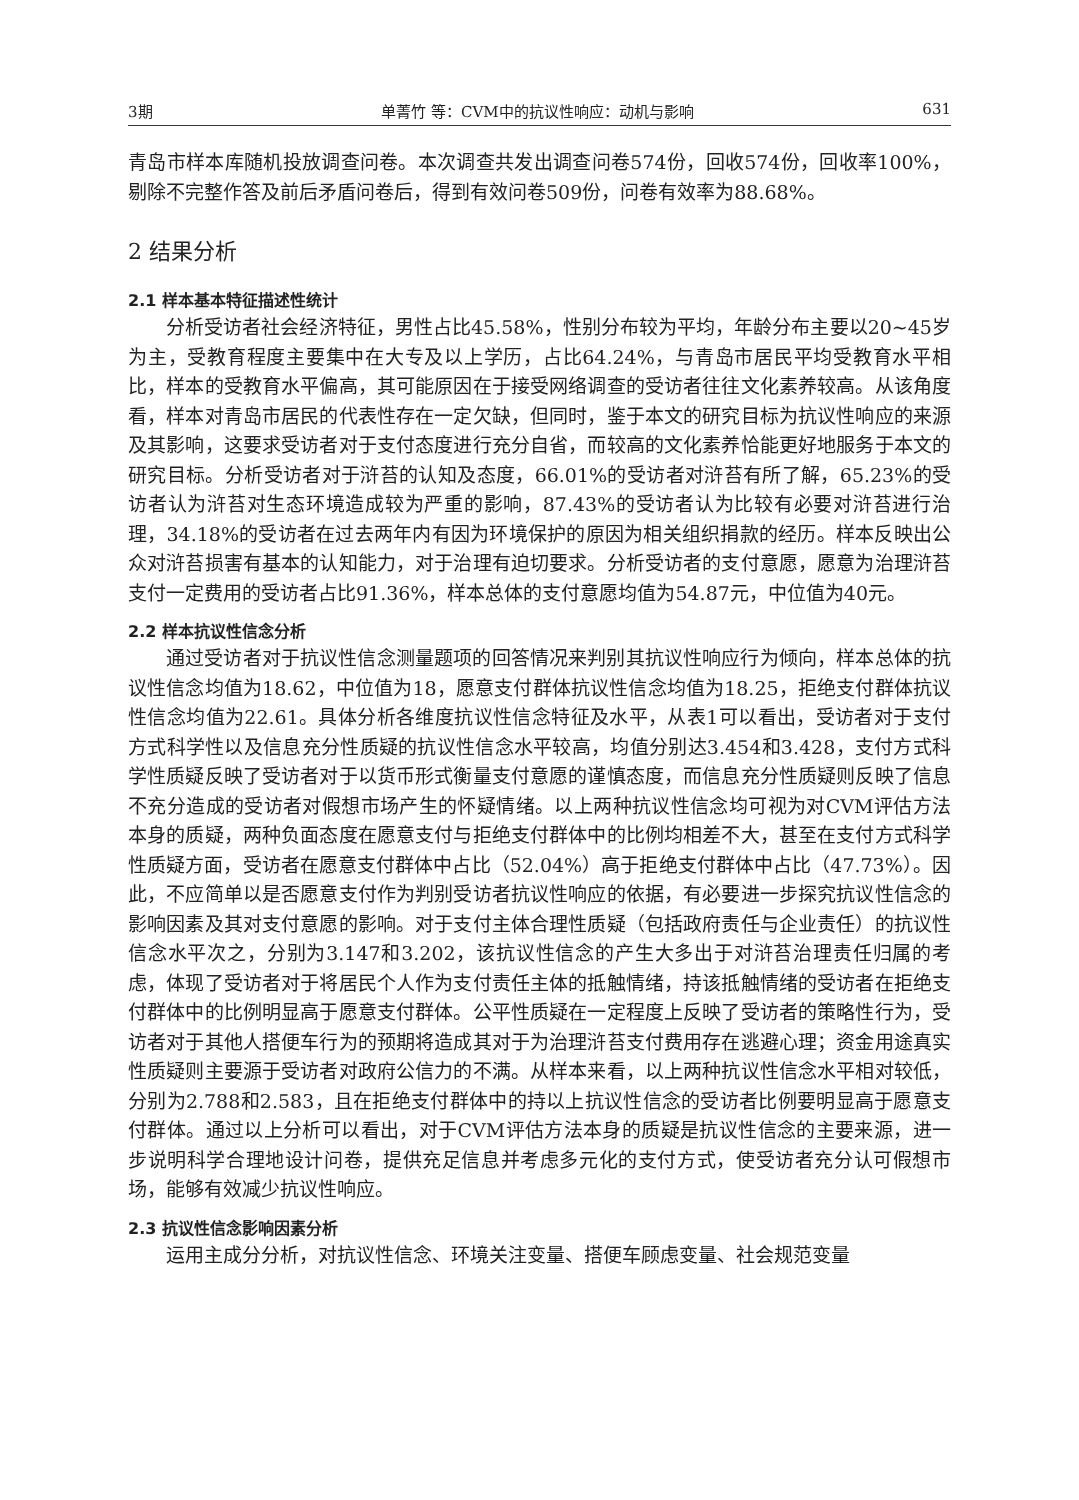3期 单菁竹 等：CVM中的抗议性响应：动机与影响 631
青岛市样本库随机投放调查问卷。本次调查共发出调查问卷574份，回收574份，回收率100%，剔除不完整作答及前后矛盾问卷后，得到有效问卷509份，问卷有效率为88.68%。
2 结果分析
2.1 样本基本特征描述性统计
分析受访者社会经济特征，男性占比45.58%，性别分布较为平均，年龄分布主要以20~45岁为主，受教育程度主要集中在大专及以上学历，占比64.24%，与青岛市居民平均受教育水平相比，样本的受教育水平偏高，其可能原因在于接受网络调查的受访者往往文化素养较高。从该角度看，样本对青岛市居民的代表性存在一定欠缺，但同时，鉴于本文的研究目标为抗议性响应的来源及其影响，这要求受访者对于支付态度进行充分自省，而较高的文化素养恰能更好地服务于本文的研究目标。分析受访者对于浒苔的认知及态度，66.01%的受访者对浒苔有所了解，65.23%的受访者认为浒苔对生态环境造成较为严重的影响，87.43%的受访者认为比较有必要对浒苔进行治理，34.18%的受访者在过去两年内有因为环境保护的原因为相关组织捐款的经历。样本反映出公众对浒苔损害有基本的认知能力，对于治理有迫切要求。分析受访者的支付意愿，愿意为治理浒苔支付一定费用的受访者占比91.36%，样本总体的支付意愿均值为54.87元，中位值为40元。
2.2 样本抗议性信念分析
通过受访者对于抗议性信念测量题项的回答情况来判别其抗议性响应行为倾向，样本总体的抗议性信念均值为18.62，中位值为18，愿意支付群体抗议性信念均值为18.25，拒绝支付群体抗议性信念均值为22.61。具体分析各维度抗议性信念特征及水平，从表1可以看出，受访者对于支付方式科学性以及信息充分性质疑的抗议性信念水平较高，均值分别达3.454和3.428，支付方式科学性质疑反映了受访者对于以货币形式衡量支付意愿的谨慎态度，而信息充分性质疑则反映了信息不充分造成的受访者对假想市场产生的怀疑情绪。以上两种抗议性信念均可视为对CVM评估方法本身的质疑，两种负面态度在愿意支付与拒绝支付群体中的比例均相差不大，甚至在支付方式科学性质疑方面，受访者在愿意支付群体中占比（52.04%）高于拒绝支付群体中占比（47.73%）。因此，不应简单以是否愿意支付作为判别受访者抗议性响应的依据，有必要进一步探究抗议性信念的影响因素及其对支付意愿的影响。对于支付主体合理性质疑（包括政府责任与企业责任）的抗议性信念水平次之，分别为3.147和3.202，该抗议性信念的产生大多出于对浒苔治理责任归属的考虑，体现了受访者对于将居民个人作为支付责任主体的抵触情绪，持该抵触情绪的受访者在拒绝支付群体中的比例明显高于愿意支付群体。公平性质疑在一定程度上反映了受访者的策略性行为，受访者对于其他人搭便车行为的预期将造成其对于为治理浒苔支付费用存在逃避心理；资金用途真实性质疑则主要源于受访者对政府公信力的不满。从样本来看，以上两种抗议性信念水平相对较低，分别为2.788和2.583，且在拒绝支付群体中的持以上抗议性信念的受访者比例要明显高于愿意支付群体。通过以上分析可以看出，对于CVM评估方法本身的质疑是抗议性信念的主要来源，进一步说明科学合理地设计问卷，提供充足信息并考虑多元化的支付方式，使受访者充分认可假想市场，能够有效减少抗议性响应。
2.3 抗议性信念影响因素分析
运用主成分分析，对抗议性信念、环境关注变量、搭便车顾虑变量、社会规范变量